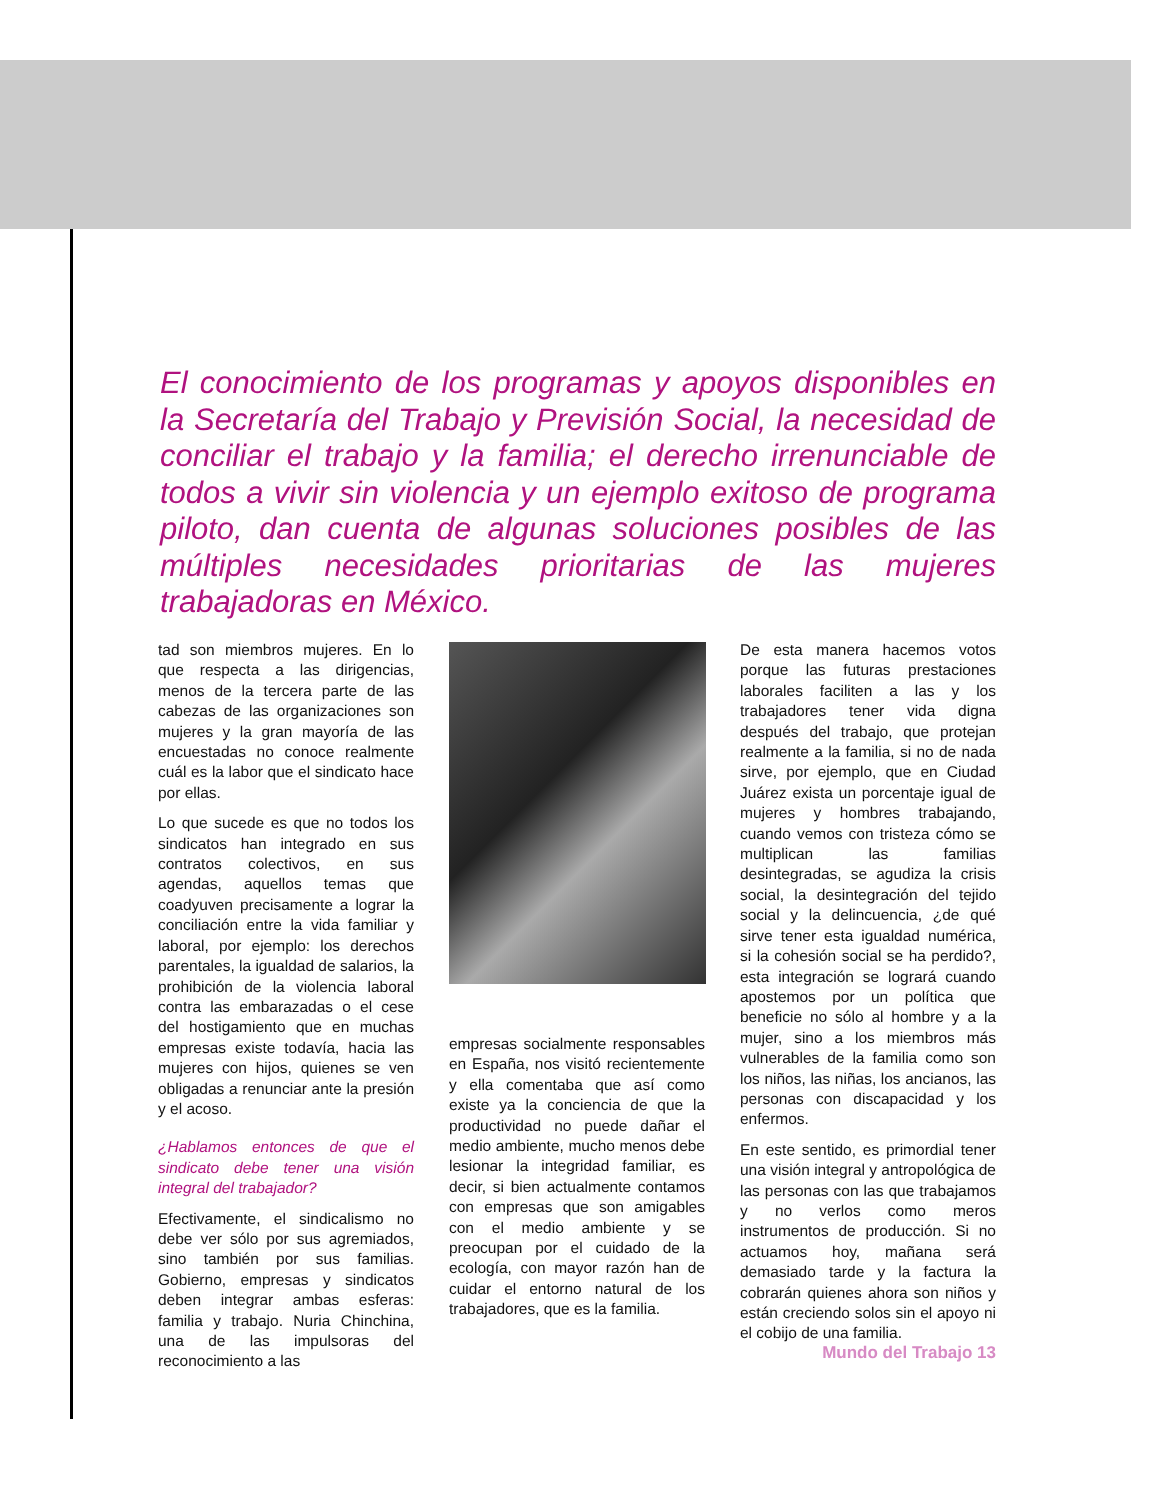El conocimiento de los programas y apoyos disponibles en la Secretaría del Trabajo y Previsión Social, la necesidad de conciliar el trabajo y la familia; el derecho irrenunciable de todos a vivir sin violencia y un ejemplo exitoso de programa piloto, dan cuenta de algunas soluciones posibles de las múltiples necesidades prioritarias de las mujeres trabajadoras en México.
tad son miembros mujeres. En lo que respecta a las dirigencias, menos de la tercera parte de las cabezas de las organizaciones son mujeres y la gran mayoría de las encuestadas no conoce realmente cuál es la labor que el sindicato hace por ellas.
Lo que sucede es que no todos los sindicatos han integrado en sus contratos colectivos, en sus agendas, aquellos temas que coadyuven precisamente a lograr la conciliación entre la vida familiar y laboral, por ejemplo: los derechos parentales, la igualdad de salarios, la prohibición de la violencia laboral contra las embarazadas o el cese del hostigamiento que en muchas empresas existe todavía, hacia las mujeres con hijos, quienes se ven obligadas a renunciar ante la presión y el acoso.
¿Hablamos entonces de que el sindicato debe tener una visión integral del trabajador?
Efectivamente, el sindicalismo no debe ver sólo por sus agremiados, sino también por sus familias. Gobierno, empresas y sindicatos deben integrar ambas esferas: familia y trabajo. Nuria Chinchina, una de las impulsoras del reconocimiento a las
empresas socialmente responsables en España, nos visitó recientemente y ella comentaba que así como existe ya la conciencia de que la productividad no puede dañar el medio ambiente, mucho menos debe lesionar la integridad familiar, es decir, si bien actualmente contamos con empresas que son amigables con el medio ambiente y se preocupan por el cuidado de la ecología, con mayor razón han de cuidar el entorno natural de los trabajadores, que es la familia.
De esta manera hacemos votos porque las futuras prestaciones laborales faciliten a las y los trabajadores tener vida digna después del trabajo, que protejan realmente a la familia, si no de nada sirve, por ejemplo, que en Ciudad Juárez exista un porcentaje igual de mujeres y hombres trabajando, cuando vemos con tristeza cómo se multiplican las familias desintegradas, se agudiza la crisis social, la desintegración del tejido social y la delincuencia, ¿de qué sirve tener esta igualdad numérica, si la cohesión social se ha perdido?, esta integración se logrará cuando apostemos por un política que beneficie no sólo al hombre y a la mujer, sino a los miembros más vulnerables de la familia como son los niños, las niñas, los ancianos, las personas con discapacidad y los enfermos.
En este sentido, es primordial tener una visión integral y antropológica de las personas con las que trabajamos y no verlos como meros instrumentos de producción. Si no actuamos hoy, mañana será demasiado tarde y la factura la cobrarán quienes ahora son niños y están creciendo solos sin el apoyo ni el cobijo de una familia.
Mundo del Trabajo 13